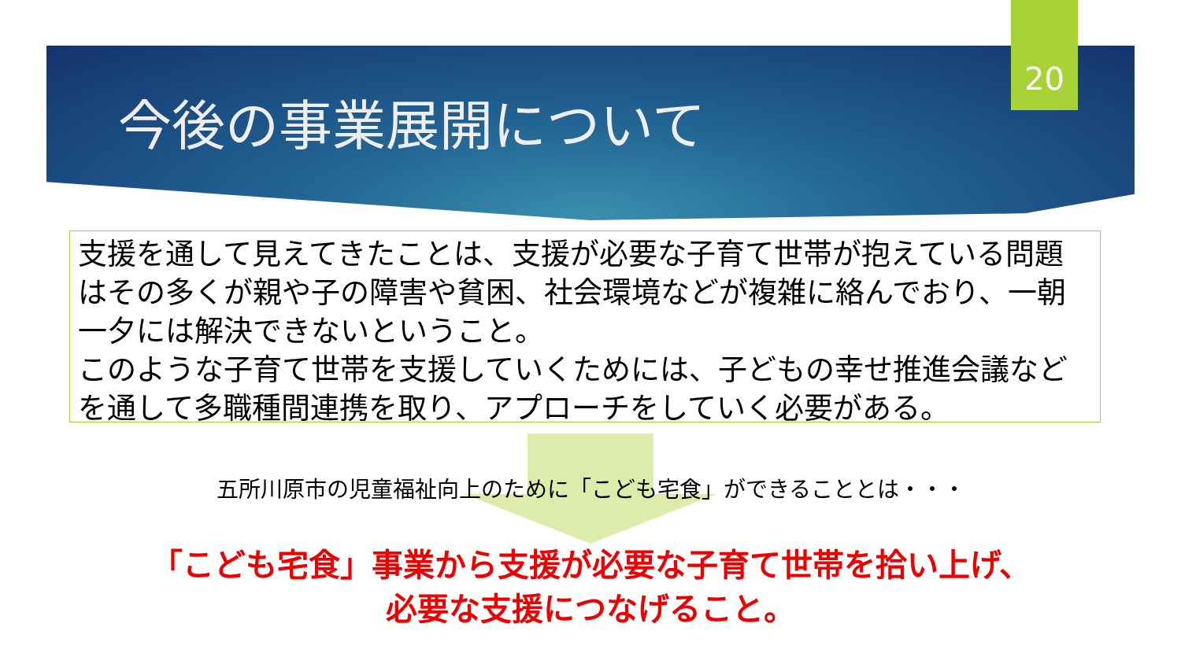20
今後の事業展開について
支援を通して見えてきたことは、支援が必要な子育て世帯が抱えている問題はその多くが親や子の障害や貧困、社会環境などが複雑に絡んでおり、一朝一夕には解決できないということ。
このような子育て世帯を支援していくためには、子どもの幸せ推進会議などを通して多職種間連携を取り、アプローチをしていく必要がある。
五所川原市の児童福祉向上のために「こども宅食」ができることとは・・・
「こども宅食」事業から支援が必要な子育て世帯を拾い上げ、
必要な支援につなげること。